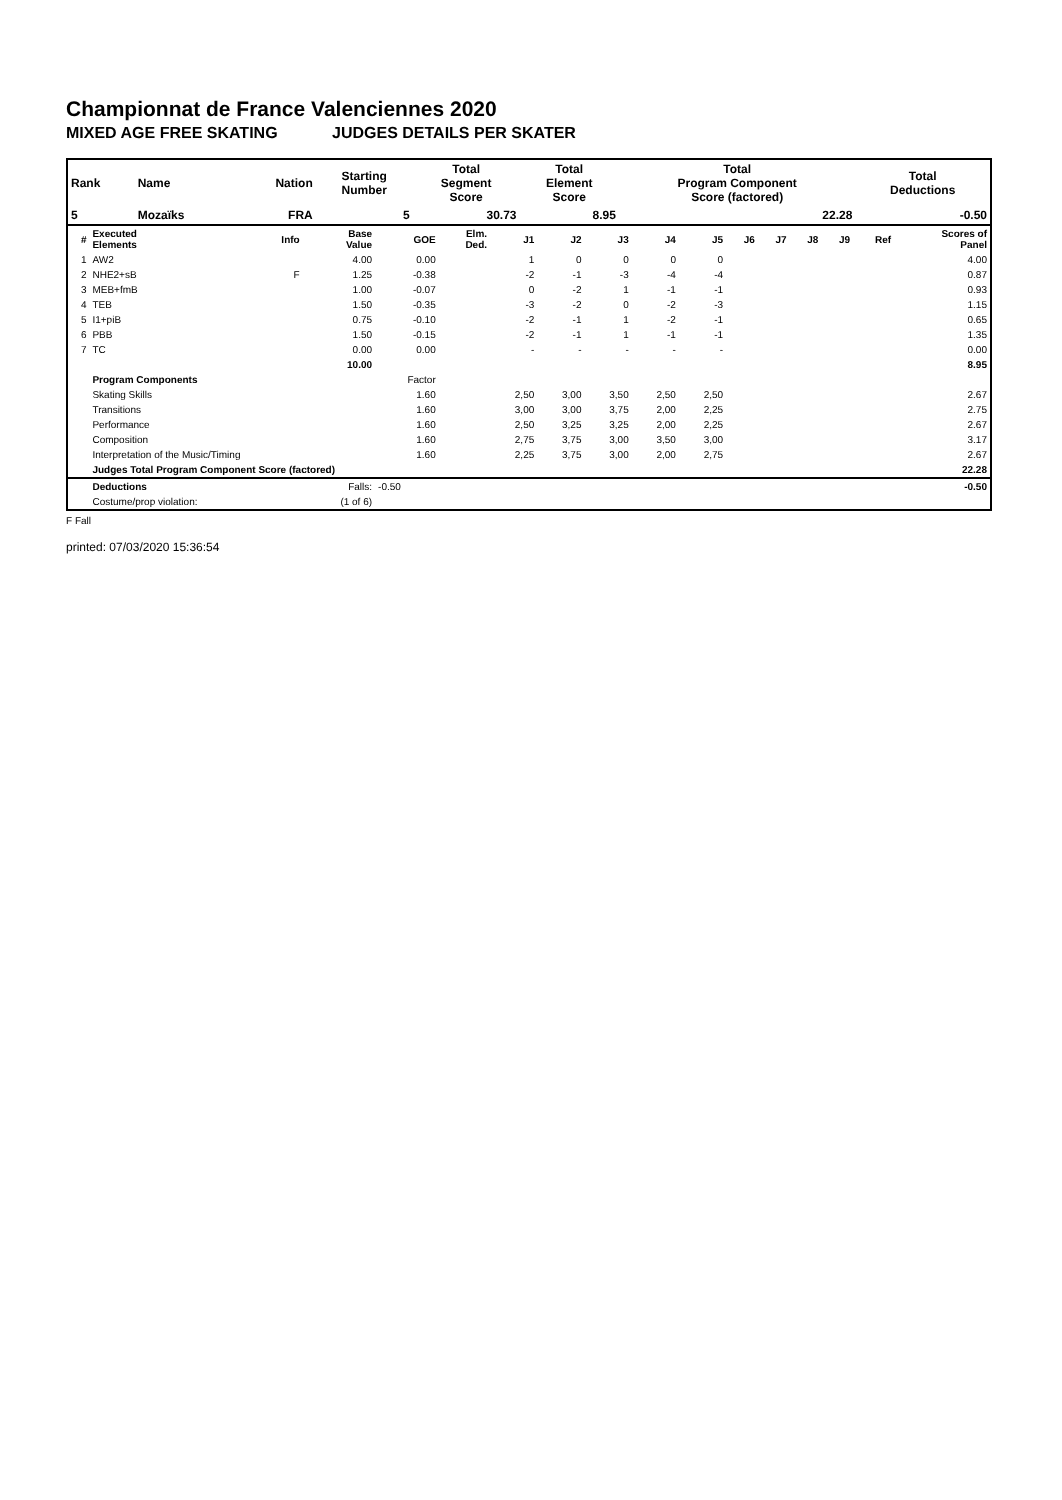Championnat de France Valenciennes 2020
MIXED AGE FREE SKATING JUDGES DETAILS PER SKATER
| Rank | Name | Nation | Starting Number | Total Segment Score | Total Element Score | Total Program Component Score (factored) | Total Deductions |
| --- | --- | --- | --- | --- | --- | --- | --- |
| 5 | Mozaïks | FRA | 5 | 30.73 | 8.95 | 22.28 | -0.50 |
| # | Executed Elements | Info | Base Value | GOE | Elm. Ded. | J1 | J2 | J3 | J4 | J5 | J6 | J7 | J8 | J9 | Ref | Scores of Panel |
| --- | --- | --- | --- | --- | --- | --- | --- | --- | --- | --- | --- | --- | --- | --- | --- | --- |
| 1 | AW2 | | 4.00 | 0.00 | | 1 | 0 | 0 | 0 | 0 | | | | | | 4.00 |
| 2 | NHE2+sB | F | 1.25 | -0.38 | | -2 | -1 | -3 | -4 | -4 | | | | | | 0.87 |
| 3 | MEB+fmB | | 1.00 | -0.07 | | 0 | -2 | 1 | -1 | -1 | | | | | | 0.93 |
| 4 | TEB | | 1.50 | -0.35 | | -3 | -2 | 0 | -2 | -3 | | | | | | 1.15 |
| 5 | I1+piB | | 0.75 | -0.10 | | -2 | -1 | 1 | -2 | -1 | | | | | | 0.65 |
| 6 | PBB | | 1.50 | -0.15 | | -2 | -1 | 1 | -1 | -1 | | | | | | 1.35 |
| 7 | TC | | 0.00 | 0.00 | | - | - | - | - | - | | | | | | 0.00 |
| | | | 10.00 | | | | | | | | | | | | | 8.95 |
| | Program Components | | | Factor | | | | | | | | | | | | |
| | Skating Skills | | | 1.60 | | 2,50 | 3,00 | 3,50 | 2,50 | 2,50 | | | | | | 2.67 |
| | Transitions | | | 1.60 | | 3,00 | 3,00 | 3,75 | 2,00 | 2,25 | | | | | | 2.75 |
| | Performance | | | 1.60 | | 2,50 | 3,25 | 3,25 | 2,00 | 2,25 | | | | | | 2.67 |
| | Composition | | | 1.60 | | 2,75 | 3,75 | 3,00 | 3,50 | 3,00 | | | | | | 3.17 |
| | Interpretation of the Music/Timing | | | 1.60 | | 2,25 | 3,75 | 3,00 | 2,00 | 2,75 | | | | | | 2.67 |
| | Judges Total Program Component Score (factored) | | | | | | | | | | | | | | | 22.28 |
| | Deductions | | Falls: | -0.50 | | | | | | | | | | | | -0.50 |
| | Costume/prop violation: | | (1 of 6) | | | | | | | | | | | | | |
F Fall
printed: 07/03/2020 15:36:54